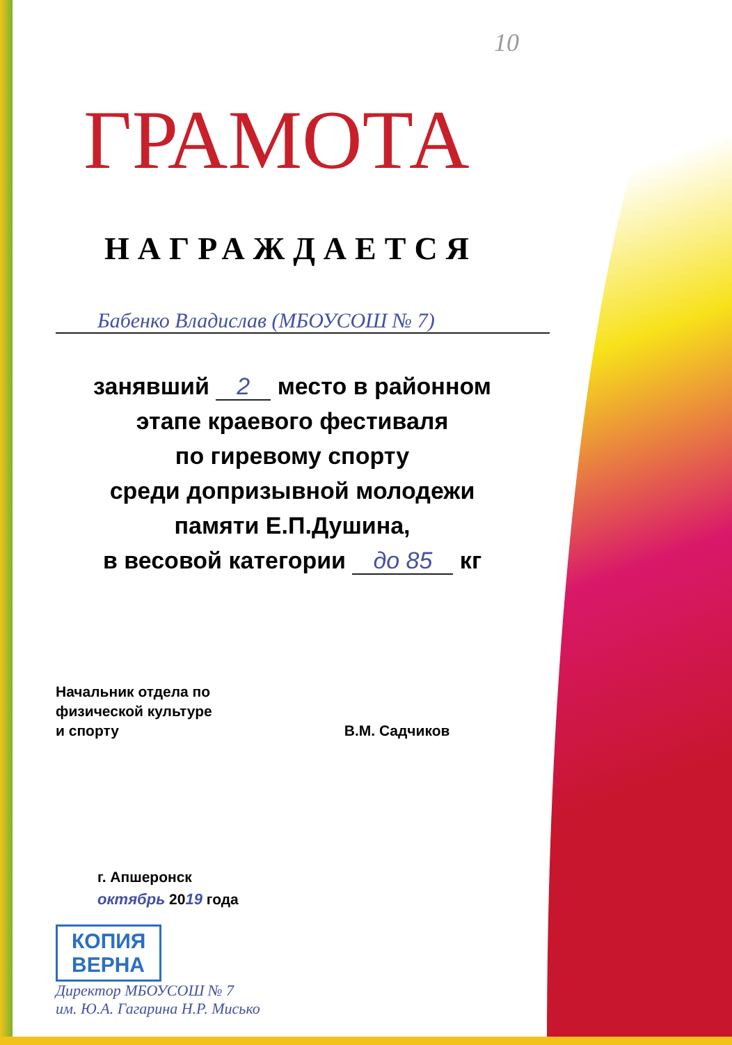10
ГРАМОТА
НАГРАЖДАЕТСЯ
Бабенко Владислав (МБОУСОШ № 7)
занявший 2 место в районном
этапе краевого фестиваля
по гиревому спорту
среди допризывной молодежи
памяти Е.П.Душина,
в весовой категории до 85 кг
Начальник отдела по
физической культуре
и спорту
В.М. Садчиков
г. Апшеронск
октябрь 2019 года
КОПИЯ
ВЕРНА
Директор МБОУСОШ № 7
им. Ю.А. Гагарина Н.Р. Мисько